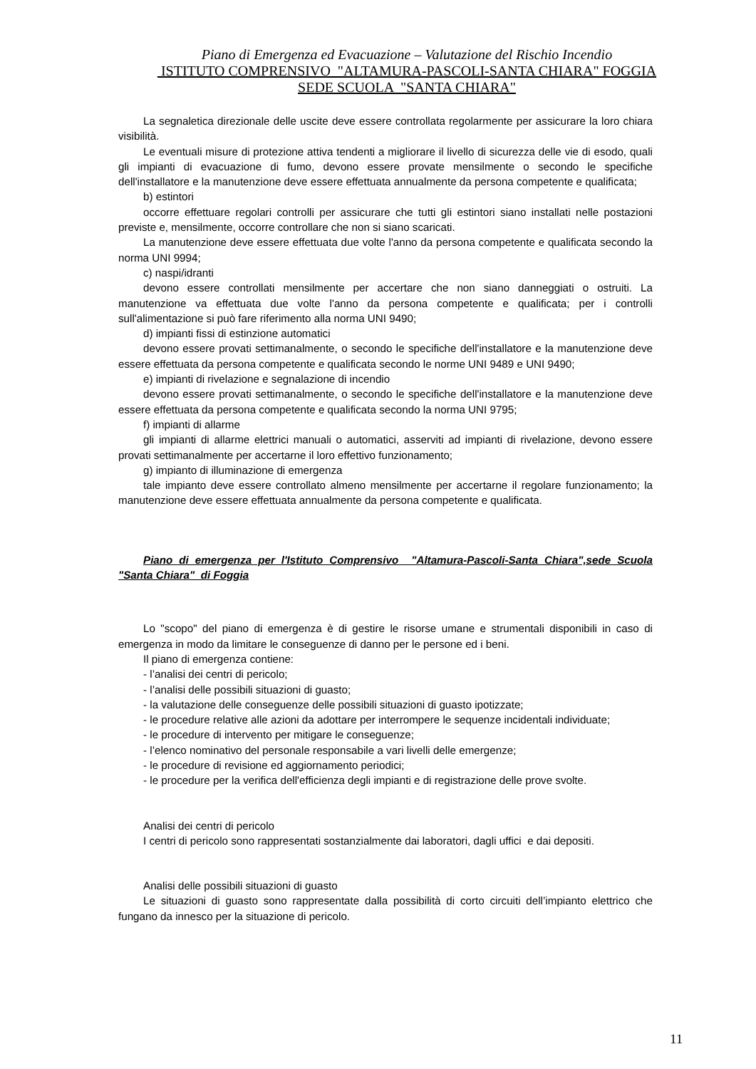Piano di Emergenza ed Evacuazione – Valutazione del Rischio Incendio
ISTITUTO COMPRENSIVO "ALTAMURA-PASCOLI-SANTA CHIARA" FOGGIA
SEDE SCUOLA "SANTA CHIARA"
La segnaletica direzionale delle uscite deve essere controllata regolarmente per assicurare la loro chiara visibilità.
Le eventuali misure di protezione attiva tendenti a migliorare il livello di sicurezza delle vie di esodo, quali gli impianti di evacuazione di fumo, devono essere provate mensilmente o secondo le specifiche dell'installatore e la manutenzione deve essere effettuata annualmente da persona competente e qualificata;
b) estintori
occorre effettuare regolari controlli per assicurare che tutti gli estintori siano installati nelle postazioni previste e, mensilmente, occorre controllare che non si siano scaricati.
La manutenzione deve essere effettuata due volte l'anno da persona competente e qualificata secondo la norma UNI 9994;
c) naspi/idranti
devono essere controllati mensilmente per accertare che non siano danneggiati o ostruiti. La manutenzione va effettuata due volte l'anno da persona competente e qualificata; per i controlli sull'alimentazione si può fare riferimento alla norma UNI 9490;
d) impianti fissi di estinzione automatici
devono essere provati settimanalmente, o secondo le specifiche dell'installatore e la manutenzione deve essere effettuata da persona competente e qualificata secondo le norme UNI 9489 e UNI 9490;
e) impianti di rivelazione e segnalazione di incendio
devono essere provati settimanalmente, o secondo le specifiche dell'installatore e la manutenzione deve essere effettuata da persona competente e qualificata secondo la norma UNI 9795;
f) impianti di allarme
gli impianti di allarme elettrici manuali o automatici, asserviti ad impianti di rivelazione, devono essere provati settimanalmente per accertarne il loro effettivo funzionamento;
g) impianto di illuminazione di emergenza
tale impianto deve essere controllato almeno mensilmente per accertarne il regolare funzionamento; la manutenzione deve essere effettuata annualmente da persona competente e qualificata.
Piano di emergenza per l'Istituto Comprensivo "Altamura-Pascoli-Santa Chiara",sede Scuola "Santa Chiara" di Foggia
Lo "scopo" del piano di emergenza è di gestire le risorse umane e strumentali disponibili in caso di emergenza in modo da limitare le conseguenze di danno per le persone ed i beni.
Il piano di emergenza contiene:
- l’analisi dei centri di pericolo;
- l’analisi delle possibili situazioni di guasto;
- la valutazione delle conseguenze delle possibili situazioni di guasto ipotizzate;
- le procedure relative alle azioni da adottare per interrompere le sequenze incidentali individuate;
- le procedure di intervento per mitigare le conseguenze;
- l’elenco nominativo del personale responsabile a vari livelli delle emergenze;
- le procedure di revisione ed aggiornamento periodici;
- le procedure per la verifica dell'efficienza degli impianti e di registrazione delle prove svolte.
Analisi dei centri di pericolo
I centri di pericolo sono rappresentati sostanzialmente dai laboratori, dagli uffici e dai depositi.
Analisi delle possibili situazioni di guasto
Le situazioni di guasto sono rappresentate dalla possibilità di corto circuiti dell’impianto elettrico che fungano da innesco per la situazione di pericolo.
11